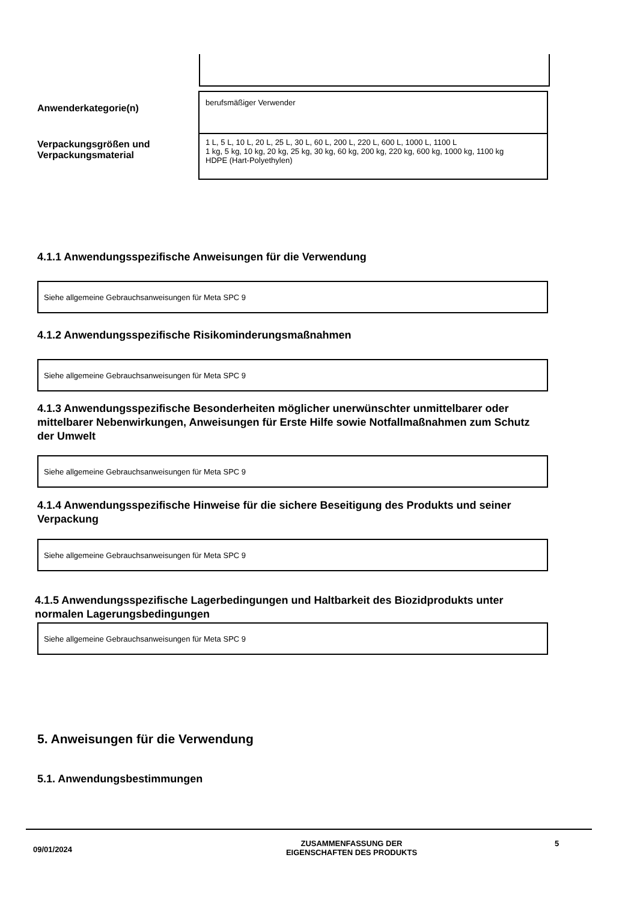Anwenderkategorie(n)
berufsmäßiger Verwender
Verpackungsgrößen und
Verpackungsmaterial
1 L, 5 L, 10 L, 20 L, 25 L, 30 L, 60 L, 200 L, 220 L, 600 L, 1000 L, 1100 L
1 kg, 5 kg, 10 kg, 20 kg, 25 kg, 30 kg, 60 kg, 200 kg, 220 kg, 600 kg, 1000 kg, 1100 kg
HDPE (Hart-Polyethylen)
4.1.1 Anwendungsspezifische Anweisungen für die Verwendung
Siehe allgemeine Gebrauchsanweisungen für Meta SPC 9
4.1.2 Anwendungsspezifische Risikominderungsmaßnahmen
Siehe allgemeine Gebrauchsanweisungen für Meta SPC 9
4.1.3 Anwendungsspezifische Besonderheiten möglicher unerwünschter unmittelbarer oder mittelbarer Nebenwirkungen, Anweisungen für Erste Hilfe sowie Notfallmaßnahmen zum Schutz der Umwelt
Siehe allgemeine Gebrauchsanweisungen für Meta SPC 9
4.1.4 Anwendungsspezifische Hinweise für die sichere Beseitigung des Produkts und seiner Verpackung
Siehe allgemeine Gebrauchsanweisungen für Meta SPC 9
4.1.5 Anwendungsspezifische Lagerbedingungen und Haltbarkeit des Biozidprodukts unter normalen Lagerungsbedingungen
Siehe allgemeine Gebrauchsanweisungen für Meta SPC 9
5. Anweisungen für die Verwendung
5.1. Anwendungsbestimmungen
09/01/2024
ZUSAMMENFASSUNG DER
EIGENSCHAFTEN DES PRODUKTS
5